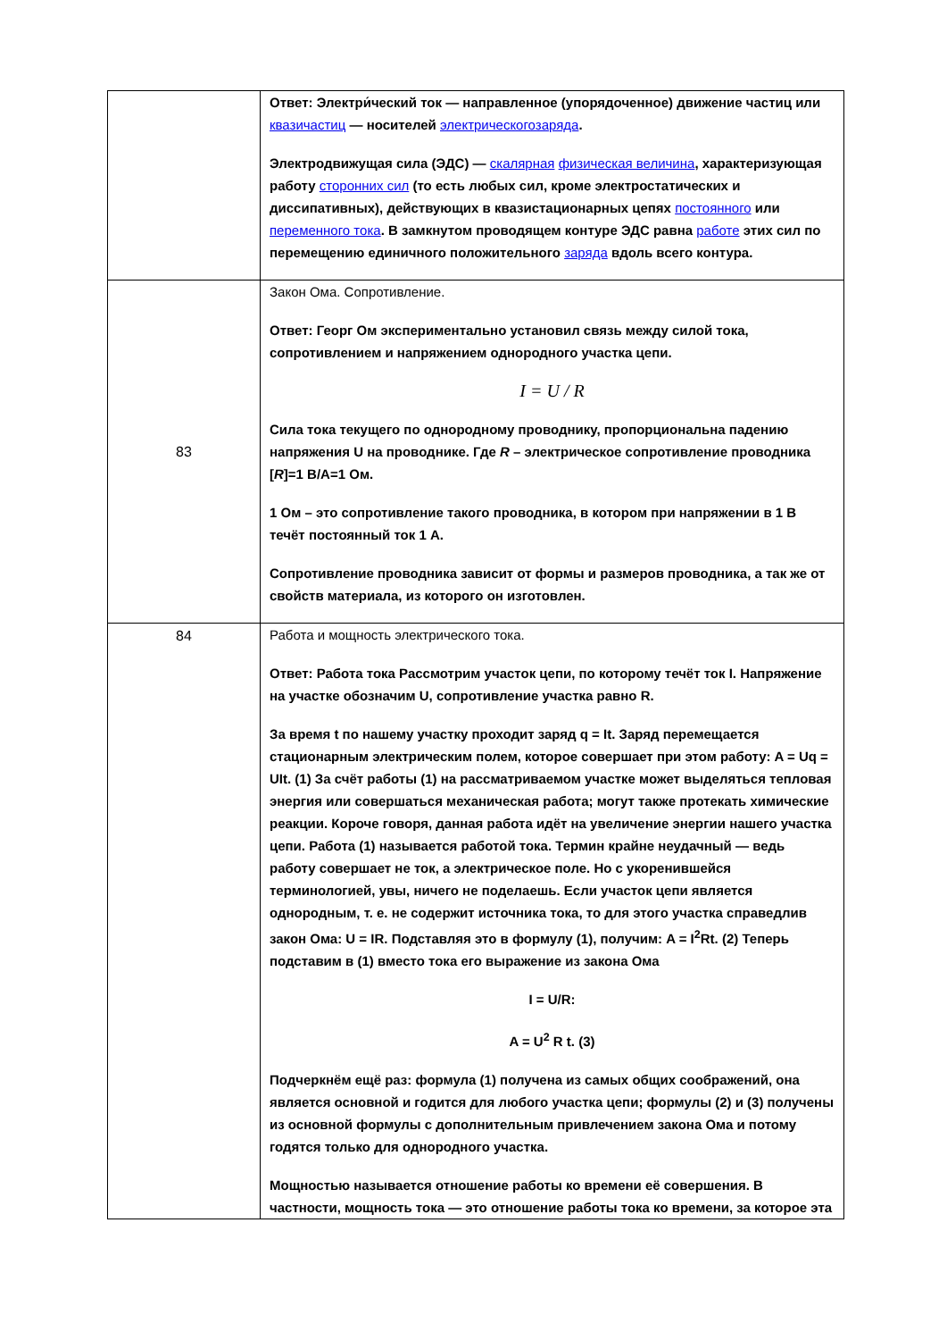| | Ответ: Электри́ческий ток — направленное (упорядоченное) движение частиц или квазичастиц — носителей электрическогозаряда . Электродвижущая сила (ЭДС) — скалярная физическая величина , характеризующая работу сторонних сил (то есть любых сил, кроме электростатических и диссипативных), действующих в квазистационарных цепях постоянного или переменного тока . В замкнутом проводящем контуре ЭДС равна работе этих сил по перемещению единичного положительного заряда вдоль всего контура. |
| 83 | Закон Ома. Сопротивление. Ответ: Георг Ом экспериментально установил связь между силой тока, сопротивлением и напряжением однородного участка цепи. I = U / R Сила тока текущего по однородному проводнику, пропорциональна падению напряжения U на проводнике. Где R – электрическое сопротивление проводника [ R ]=1 В/А=1 Ом. 1 Ом – это сопротивление такого проводника, в котором при напряжении в 1 В течёт постоянный ток 1 А. Сопротивление проводника зависит от формы и размеров проводника, а так же от свойств материала, из которого он изготовлен. |
| 84 | Работа и мощность электрического тока. Ответ: Работа тока Рассмотрим участок цепи, по которому течёт ток I. Напряжение на участке обозначим U, сопротивление участка равно R. За время t по нашему участку проходит заряд q = It. Заряд перемещается стационарным электрическим полем, которое совершает при этом работу: A = Uq = UIt. (1) За счёт работы (1) на рассматриваемом участке может выделяться тепловая энергия или совершаться механическая работа; могут также протекать химические реакции. Короче говоря, данная работа идёт на увеличение энергии нашего участка цепи. Работа (1) называется работой тока. Термин крайне неудачный — ведь работу совершает не ток, а электрическое поле. Но с укоренившейся терминологией, увы, ничего не поделаешь. Если участок цепи является однородным, т. е. не содержит источника тока, то для этого участка справедлив закон Ома: U = IR. Подставляя это в формулу (1), получим: A = I<sup>2</sup>Rt. (2) Теперь подставим в (1) вместо тока его выражение из закона Ома I = U/R: A = U<sup>2</sup> R t. (3) Подчеркнём ещё раз: формула (1) получена из самых общих соображений, она является основной и годится для любого участка цепи; формулы (2) и (3) получены из основной формулы с дополнительным привлечением закона Ома и потому годятся только для однородного участка. Мощностью называется отношение работы ко времени её совершения. В частности, мощность тока — это отношение работы тока ко времени, за которое эта |